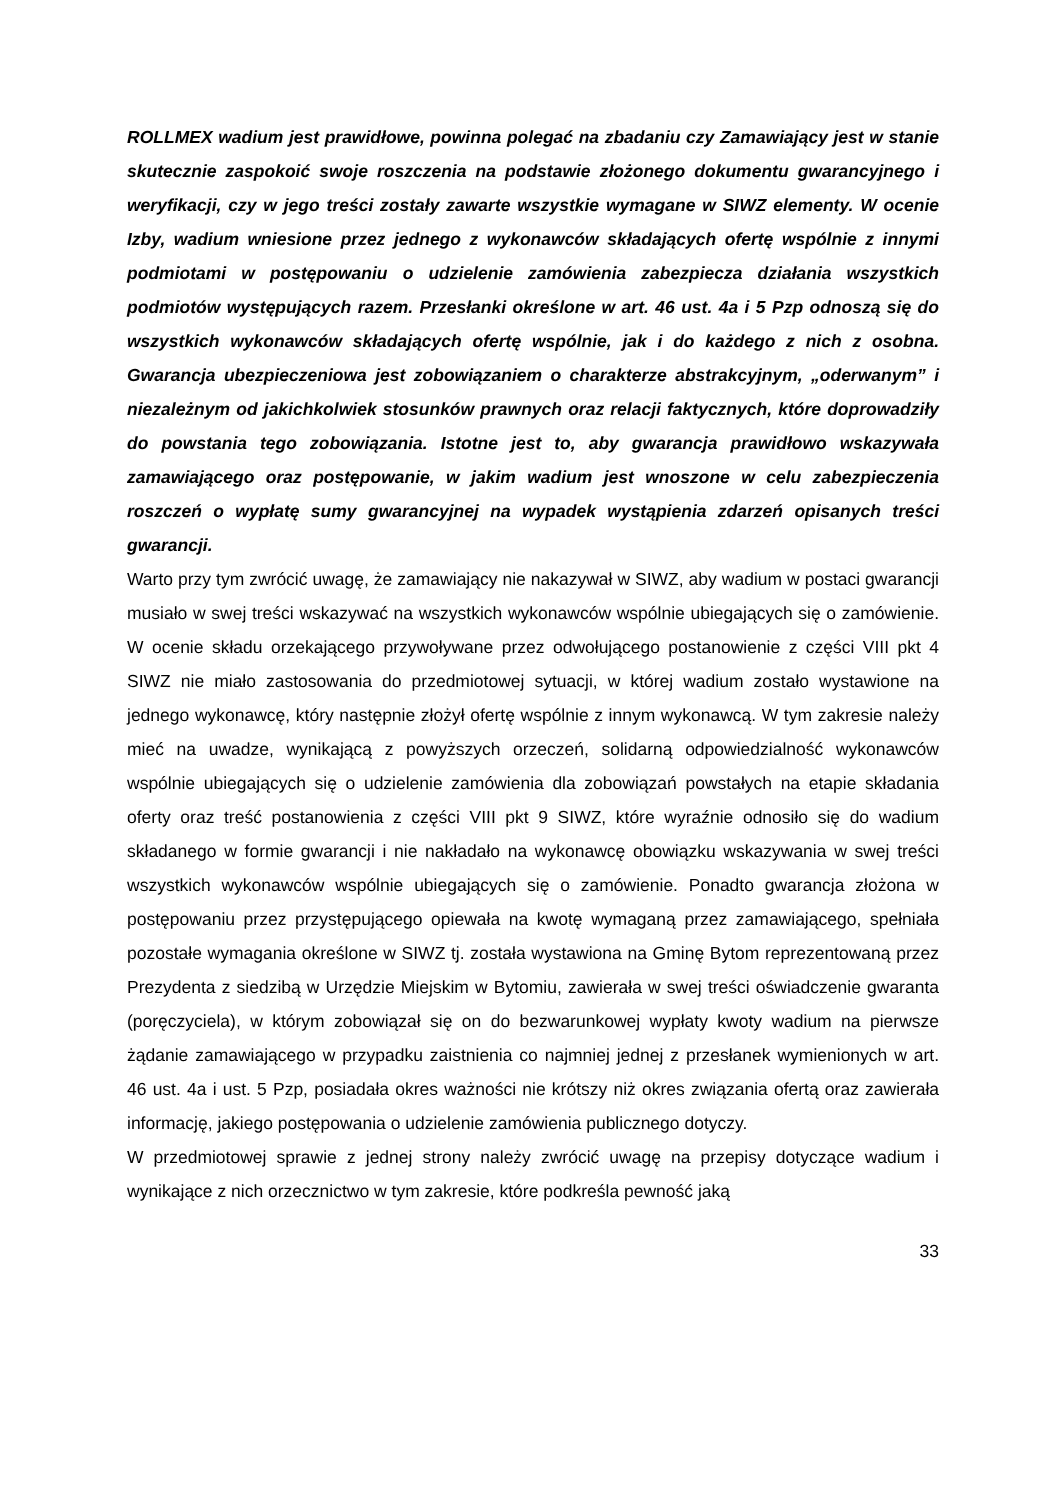ROLLMEX wadium jest prawidłowe, powinna polegać na zbadaniu czy Zamawiający jest w stanie skutecznie zaspokoić swoje roszczenia na podstawie złożonego dokumentu gwarancyjnego i weryfikacji, czy w jego treści zostały zawarte wszystkie wymagane w SIWZ elementy. W ocenie Izby, wadium wniesione przez jednego z wykonawców składających ofertę wspólnie z innymi podmiotami w postępowaniu o udzielenie zamówienia zabezpiecza działania wszystkich podmiotów występujących razem. Przesłanki określone w art. 46 ust. 4a i 5 Pzp odnoszą się do wszystkich wykonawców składających ofertę wspólnie, jak i do każdego z nich z osobna. Gwarancja ubezpieczeniowa jest zobowiązaniem o charakterze abstrakcyjnym, „oderwanym” i niezależnym od jakichkolwiek stosunków prawnych oraz relacji faktycznych, które doprowadziły do powstania tego zobowiązania. Istotne jest to, aby gwarancja prawidłowo wskazywała zamawiającego oraz postępowanie, w jakim wadium jest wnoszone w celu zabezpieczenia roszczeń o wypłatę sumy gwarancyjnej na wypadek wystąpienia zdarzeń opisanych treści gwarancji.
Warto przy tym zwrócić uwagę, że zamawiający nie nakazywał w SIWZ, aby wadium w postaci gwarancji musiało w swej treści wskazywać na wszystkich wykonawców wspólnie ubiegających się o zamówienie. W ocenie składu orzekającego przywoływane przez odwołującego postanowienie z części VIII pkt 4 SIWZ nie miało zastosowania do przedmiotowej sytuacji, w której wadium zostało wystawione na jednego wykonawcę, który następnie złożył ofertę wspólnie z innym wykonawcą. W tym zakresie należy mieć na uwadze, wynikającą z powyższych orzeczeń, solidarną odpowiedzialność wykonawców wspólnie ubiegających się o udzielenie zamówienia dla zobowiązań powstałych na etapie składania oferty oraz treść postanowienia z części VIII pkt 9 SIWZ, które wyraźnie odnosiło się do wadium składanego w formie gwarancji i nie nakładało na wykonawcę obowiązku wskazywania w swej treści wszystkich wykonawców wspólnie ubiegających się o zamówienie. Ponadto gwarancja złożona w postępowaniu przez przystępującego opiewała na kwotę wymaganą przez zamawiającego, spełniała pozostałe wymagania określone w SIWZ tj. została wystawiona na Gminę Bytom reprezentowaną przez Prezydenta z siedzibą w Urzędzie Miejskim w Bytomiu, zawierała w swej treści oświadczenie gwaranta (poręczyciela), w którym zobowiązał się on do bezwarunkowej wypłaty kwoty wadium na pierwsze żądanie zamawiającego w przypadku zaistnienia co najmniej jednej z przesłanek wymienionych w art. 46 ust. 4a i ust. 5 Pzp, posiadała okres ważności nie krótszy niż okres związania ofertą oraz zawierała informację, jakiego postępowania o udzielenie zamówienia publicznego dotyczy.
W przedmiotowej sprawie z jednej strony należy zwrócić uwagę na przepisy dotyczące wadium i wynikające z nich orzecznictwo w tym zakresie, które podkreśla pewność jaką
33